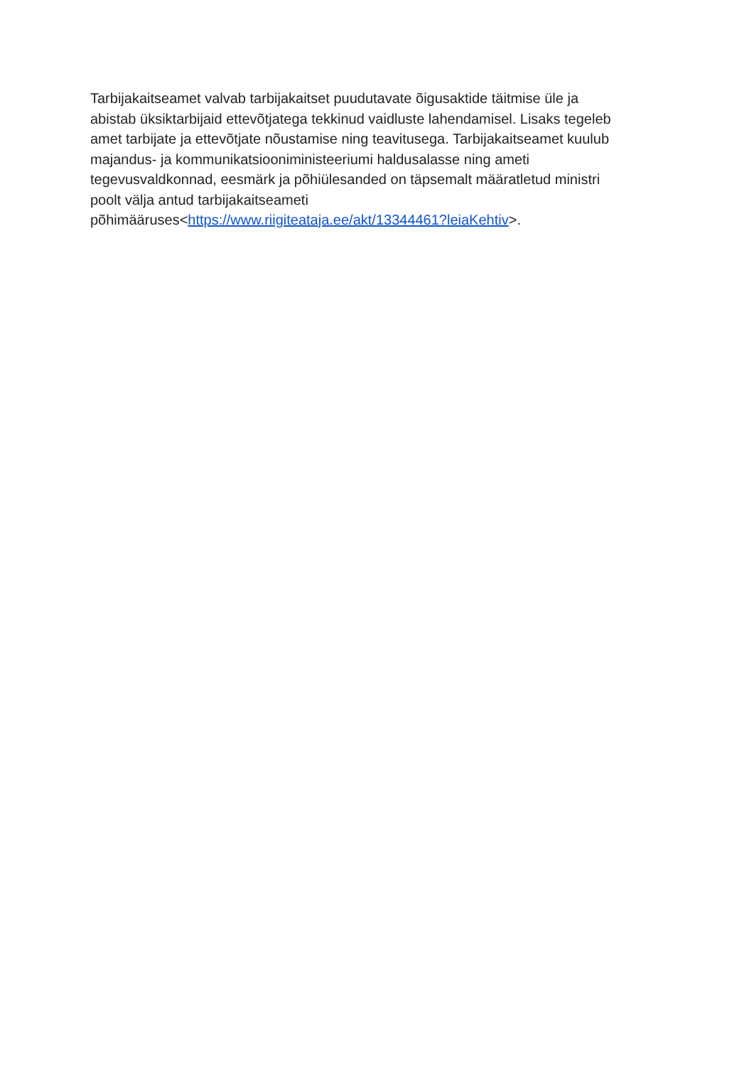Tarbijakaitseamet valvab tarbijakaitset puudutavate õigusaktide täitmise üle ja
abistab üksiktarbijaid ettevõtjatega tekkinud vaidluste lahendamisel. Lisaks tegeleb
amet tarbijate ja ettevõtjate nõustamise ning teavitusega. Tarbijakaitseamet kuulub
majandus- ja kommunikatsiooniministeeriumi haldusalasse ning ameti
tegevusvaldkonnad, eesmärk ja põhiülesanded on täpsemalt määratletud ministri
poolt välja antud tarbijakaitseameti
põhimääruses<https://www.riigiteataja.ee/akt/13344461?leiaKehtiv>.